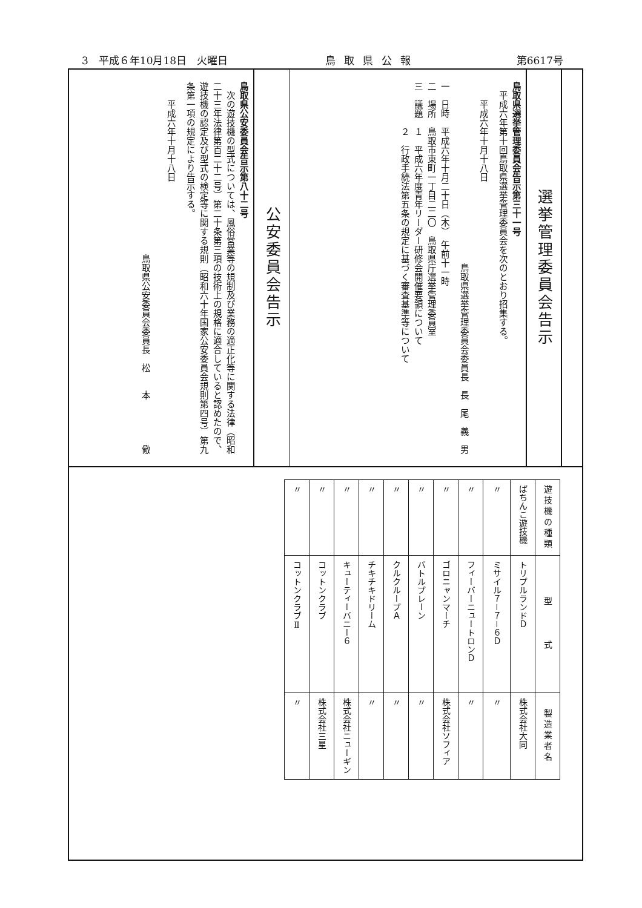3　平成６年10月18日　火曜日 鳥取県公報 第6617号
選挙管理委員会告示
鳥取県選挙管理委員会告示第三十一号
　平成六年第十回鳥取県選挙管理委員会を次のとおり招集する。
　　平成六年十月十八日
鳥取県選挙管理委員会委員長　長　尾　義　男　　
一　日時　平成六年十月二十日（木）　午前十一時
二　場所　鳥取市東町一丁目二二〇　鳥取県庁選挙管理委員室
三　議題　１　平成六年度青年リーダー研修会開催要領について
　　　　　２　行政手続法第五条の規定に基づく審査基準等について
公安委員会告示
鳥取県公安委員会告示第八十二号
　次の遊技機の型式については、風俗営業等の規制及び業務の適正化等に関する法律（昭和二十三年法律第百二十二号）第二十条第三項の技術上の規格に適合していると認めたので、遊技機の認定及び型式の検定等に関する規則（昭和六十年国家公安委員会規則第四号）第九条第一項の規定により告示する。
　　平成六年十月十八日
鳥取県公安委員会委員長　松　　本　　　　　儆　　
| 遊技機の種類 | 型 式 | 製造業者名 |
| --- | --- | --- |
| ぱちんこ遊技機 | トリプルランドＤ | 株式会社大同 |
| 〃 | ミサイル７－７－６Ｄ | 〃 |
| 〃 | フィーバーニュートロンＤ | 〃 |
| 〃 | ゴロニャンマーチ | 株式会社ソフィア |
| 〃 | バトルプレーン | 〃 |
| 〃 | クルクループＡ | 〃 |
| 〃 | チキチキドリーム | 〃 |
| 〃 | キューティーバニー６ | 株式会社ニューギン |
| 〃 | コットンクラブ | 株式会社三星 |
| 〃 | コットンクラブⅡ | 〃 |